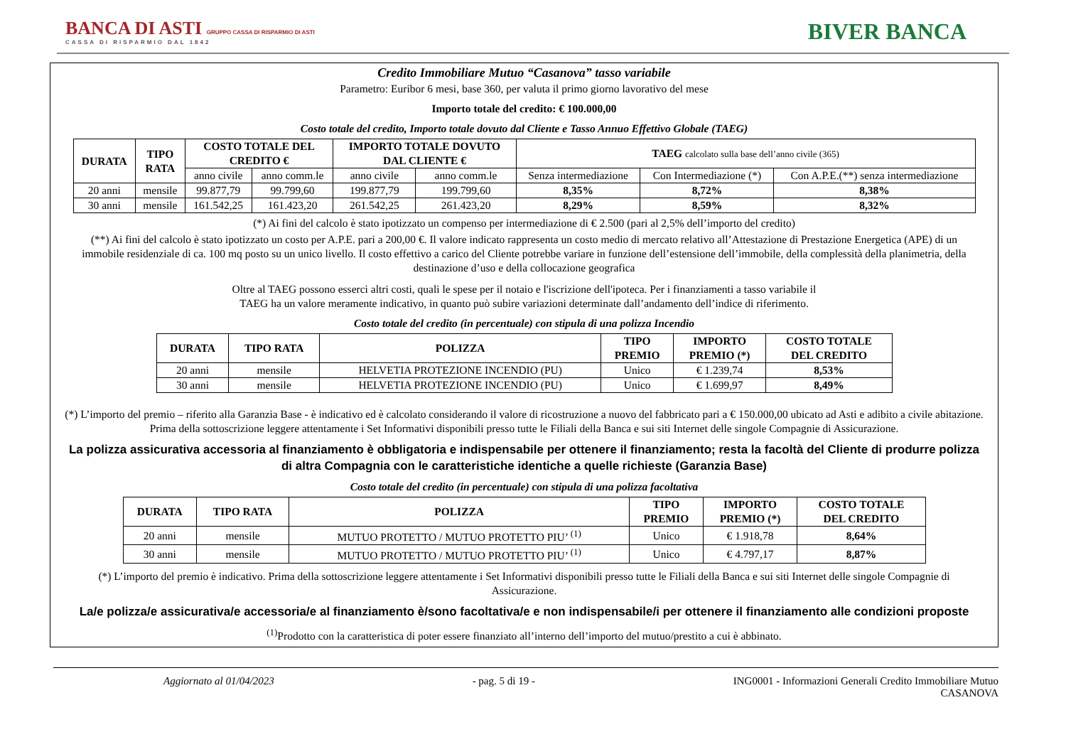BANCA DI ASTI GRUPPO CASSA DI RISPARMIO DI ASTI
CASSA DI RISPARMIO DAL 1842
BIVER BANCA
Credito Immobiliare Mutuo “Casanova” tasso variabile
Parametro: Euribor 6 mesi, base 360, per valuta il primo giorno lavorativo del mese
Importo totale del credito: € 100.000,00
Costo totale del credito, Importo totale dovuto dal Cliente e Tasso Annuo Effettivo Globale (TAEG)
| DURATA | TIPO RATA | COSTO TOTALE DEL CREDITO € | | IMPORTO TOTALE DOVUTO DAL CLIENTE € | | TAEG calcolato sulla base dell’anno civile (365) | | |
| --- | --- | --- | --- | --- | --- | --- | --- | --- |
| | | anno civile | anno comm.le | anno civile | anno comm.le | Senza intermediazione | Con Intermediazione (*) | Con A.P.E.(**) senza intermediazione |
| 20 anni | mensile | 99.877,79 | 99.799,60 | 199.877,79 | 199.799,60 | 8,35% | 8,72% | 8,38% |
| 30 anni | mensile | 161.542,25 | 161.423,20 | 261.542,25 | 261.423,20 | 8,29% | 8,59% | 8,32% |
(*) Ai fini del calcolo è stato ipotizzato un compenso per intermediazione di € 2.500 (pari al 2,5% dell’importo del credito)
(**) Ai fini del calcolo è stato ipotizzato un costo per A.P.E. pari a 200,00 €. Il valore indicato rappresenta un costo medio di mercato relativo all’Attestazione di Prestazione Energetica (APE) di un immobile residenziale di ca. 100 mq posto su un unico livello. Il costo effettivo a carico del Cliente potrebbe variare in funzione dell’estensione dell’immobile, della complessità della planimetria, della destinazione d’uso e della collocazione geografica
Oltre al TAEG possono esserci altri costi, quali le spese per il notaio e l'iscrizione dell'ipoteca. Per i finanziamenti a tasso variabile il TAEG ha un valore meramente indicativo, in quanto può subire variazioni determinate dall’andamento dell’indice di riferimento.
Costo totale del credito (in percentuale) con stipula di una polizza Incendio
| DURATA | TIPO RATA | POLIZZA | TIPO PREMIO | IMPORTO PREMIO (*) | COSTO TOTALE DEL CREDITO |
| --- | --- | --- | --- | --- | --- |
| 20 anni | mensile | HELVETIA PROTEZIONE INCENDIO (PU) | Unico | € 1.239,74 | 8,53% |
| 30 anni | mensile | HELVETIA PROTEZIONE INCENDIO (PU) | Unico | € 1.699,97 | 8,49% |
(*) L’importo del premio – riferito alla Garanzia Base - è indicativo ed è calcolato considerando il valore di ricostruzione a nuovo del fabbricato pari a € 150.000,00 ubicato ad Asti e adibito a civile abitazione. Prima della sottoscrizione leggere attentamente i Set Informativi disponibili presso tutte le Filiali della Banca e sui siti Internet delle singole Compagnie di Assicurazione.
La polizza assicurativa accessoria al finanziamento è obbligatoria e indispensabile per ottenere il finanziamento; resta la facoltà del Cliente di produrre polizza di altra Compagnia con le caratteristiche identiche a quelle richieste (Garanzia Base)
Costo totale del credito (in percentuale) con stipula di una polizza facoltativa
| DURATA | TIPO RATA | POLIZZA | TIPO PREMIO | IMPORTO PREMIO (*) | COSTO TOTALE DEL CREDITO |
| --- | --- | --- | --- | --- | --- |
| 20 anni | mensile | MUTUO PROTETTO / MUTUO PROTETTO PIU’ <sup>(1)</sup> | Unico | € 1.918,78 | 8,64% |
| 30 anni | mensile | MUTUO PROTETTO / MUTUO PROTETTO PIU’ <sup>(1)</sup> | Unico | € 4.797,17 | 8,87% |
(*) L’importo del premio è indicativo. Prima della sottoscrizione leggere attentamente i Set Informativi disponibili presso tutte le Filiali della Banca e sui siti Internet delle singole Compagnie di Assicurazione.
La/e polizza/e assicurativa/e accessoria/e al finanziamento è/sono facoltativa/e e non indispensabile/i per ottenere il finanziamento alle condizioni proposte
<sup>(1)</sup> Prodotto con la caratteristica di poter essere finanziato all’interno dell’importo del mutuo/prestito a cui è abbinato.
Aggiornato al 01/04/2023 - pag. 5 di 19 - ING0001 - Informazioni Generali Credito Immobiliare Mutuo
CASANOVA